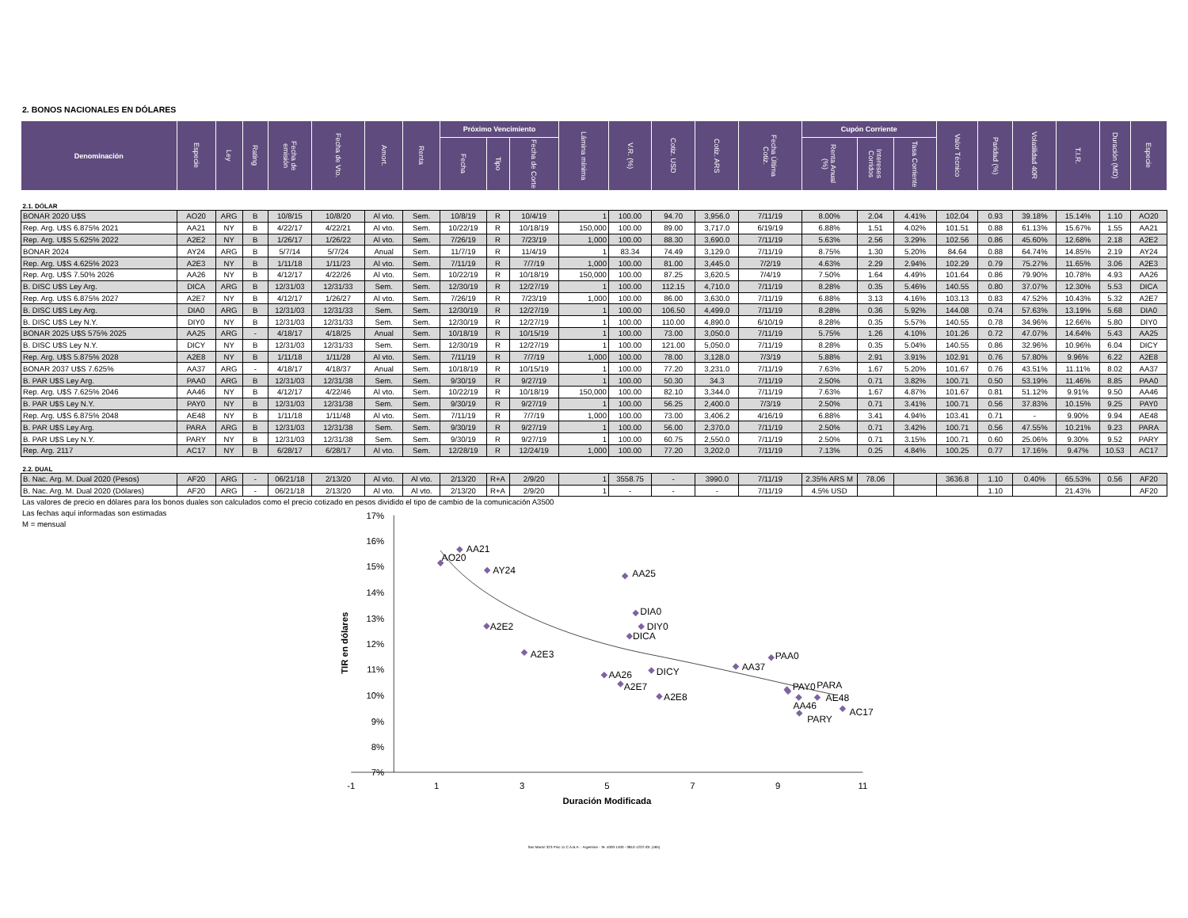2. BONOS NACIONALES EN DÓLARES
| Denominación | Especie | Ley | Rating | Fecha de emisión | Fecha de Vto. | Amort. | Renta | Próximo Vencimiento | | | Lámina mínima | V.R. (%) | Cotiz. USD | Cotiz. ARS | Fecha Última Cotiz. | Cupón Corriente | | | Valor Técnico | Paridad (%) | Volatilidad 40R | T.I.R. | Duración (MD) | Especie |
| --- | --- | --- | --- | --- | --- | --- | --- | --- | --- | --- | --- | --- | --- | --- | --- | --- | --- | --- | --- | --- | --- | --- | --- | --- |
| | | | | | | | | Fecha | Tipo | Fecha de Corte | | | | | | Renta Anual (%) | Intereses Corridos | Tasa Corriente | | | | | | |
| 2.1. DÓLAR | | | | | | | | | | | | | | | | | | | | | | | | |
| BONAR 2020 U$S | AO20 | ARG | B | 10/8/15 | 10/8/20 | Al vto. | Sem. | 10/8/19 | R | 10/4/19 | 1 | 100.00 | 94.70 | 3,956.0 | 7/11/19 | 8.00% | 2.04 | 4.41% | 102.04 | 0.93 | 39.18% | 15.14% | 1.10 | AO20 |
| Rep. Arg. U$S 6.875% 2021 | AA21 | NY | B | 4/22/17 | 4/22/21 | Al vto. | Sem. | 10/22/19 | R | 10/18/19 | 150,000 | 100.00 | 89.00 | 3,717.0 | 6/19/19 | 6.88% | 1.51 | 4.02% | 101.51 | 0.88 | 61.13% | 15.67% | 1.55 | AA21 |
| Rep. Arg. U$S 5.625% 2022 | A2E2 | NY | B | 1/26/17 | 1/26/22 | Al vto. | Sem. | 7/26/19 | R | 7/23/19 | 1,000 | 100.00 | 88.30 | 3,690.0 | 7/11/19 | 5.63% | 2.56 | 3.29% | 102.56 | 0.86 | 45.60% | 12.68% | 2.18 | A2E2 |
| BONAR 2024 | AY24 | ARG | B | 5/7/14 | 5/7/24 | Anual | Sem. | 11/7/19 | R | 11/4/19 | 1 | 83.34 | 74.49 | 3,129.0 | 7/11/19 | 8.75% | 1.30 | 5.20% | 84.64 | 0.88 | 64.74% | 14.85% | 2.19 | AY24 |
| Rep. Arg. U$S 4.625% 2023 | A2E3 | NY | B | 1/11/18 | 1/11/23 | Al vto. | Sem. | 7/11/19 | R | 7/7/19 | 1,000 | 100.00 | 81.00 | 3,445.0 | 7/2/19 | 4.63% | 2.29 | 2.94% | 102.29 | 0.79 | 75.27% | 11.65% | 3.06 | A2E3 |
| Rep. Arg. U$S 7.50% 2026 | AA26 | NY | B | 4/12/17 | 4/22/26 | Al vto. | Sem. | 10/22/19 | R | 10/18/19 | 150,000 | 100.00 | 87.25 | 3,620.5 | 7/4/19 | 7.50% | 1.64 | 4.49% | 101.64 | 0.86 | 79.90% | 10.78% | 4.93 | AA26 |
| B. DISC U$S Ley Arg. | DICA | ARG | B | 12/31/03 | 12/31/33 | Sem. | Sem. | 12/30/19 | R | 12/27/19 | 1 | 100.00 | 112.15 | 4,710.0 | 7/11/19 | 8.28% | 0.35 | 5.46% | 140.55 | 0.80 | 37.07% | 12.30% | 5.53 | DICA |
| Rep. Arg. U$S 6.875% 2027 | A2E7 | NY | B | 4/12/17 | 1/26/27 | Al vto. | Sem. | 7/26/19 | R | 7/23/19 | 1,000 | 100.00 | 86.00 | 3,630.0 | 7/11/19 | 6.88% | 3.13 | 4.16% | 103.13 | 0.83 | 47.52% | 10.43% | 5.32 | A2E7 |
| B. DISC U$S Ley Arg. | DIA0 | ARG | B | 12/31/03 | 12/31/33 | Sem. | Sem. | 12/30/19 | R | 12/27/19 | 1 | 100.00 | 106.50 | 4,499.0 | 7/11/19 | 8.28% | 0.36 | 5.92% | 144.08 | 0.74 | 57.63% | 13.19% | 5.68 | DIA0 |
| B. DISC U$S Ley N.Y. | DIY0 | NY | B | 12/31/03 | 12/31/33 | Sem. | Sem. | 12/30/19 | R | 12/27/19 | 1 | 100.00 | 110.00 | 4,890.0 | 6/10/19 | 8.28% | 0.35 | 5.57% | 140.55 | 0.78 | 34.96% | 12.66% | 5.80 | DIY0 |
| BONAR 2025 U$S 575% 2025 | AA25 | ARG | - | 4/18/17 | 4/18/25 | Anual | Sem. | 10/18/19 | R | 10/15/19 | 1 | 100.00 | 73.00 | 3,050.0 | 7/11/19 | 5.75% | 1.26 | 4.10% | 101.26 | 0.72 | 47.07% | 14.64% | 5.43 | AA25 |
| B. DISC U$S Ley N.Y. | DICY | NY | B | 12/31/03 | 12/31/33 | Sem. | Sem. | 12/30/19 | R | 12/27/19 | 1 | 100.00 | 121.00 | 5,050.0 | 7/11/19 | 8.28% | 0.35 | 5.04% | 140.55 | 0.86 | 32.96% | 10.96% | 6.04 | DICY |
| Rep. Arg. U$S 5.875% 2028 | A2E8 | NY | B | 1/11/18 | 1/11/28 | Al vto. | Sem. | 7/11/19 | R | 7/7/19 | 1,000 | 100.00 | 78.00 | 3,128.0 | 7/3/19 | 5.88% | 2.91 | 3.91% | 102.91 | 0.76 | 57.80% | 9.96% | 6.22 | A2E8 |
| BONAR 2037 U$S 7.625% | AA37 | ARG | - | 4/18/17 | 4/18/37 | Anual | Sem. | 10/18/19 | R | 10/15/19 | 1 | 100.00 | 77.20 | 3,231.0 | 7/11/19 | 7.63% | 1.67 | 5.20% | 101.67 | 0.76 | 43.51% | 11.11% | 8.02 | AA37 |
| B. PAR U$S Ley Arg. | PAA0 | ARG | B | 12/31/03 | 12/31/38 | Sem. | Sem. | 9/30/19 | R | 9/27/19 | 1 | 100.00 | 50.30 | 34.3 | 7/11/19 | 2.50% | 0.71 | 3.82% | 100.71 | 0.50 | 53.19% | 11.46% | 8.85 | PAA0 |
| Rep. Arg. U$S 7.625% 2046 | AA46 | NY | B | 4/12/17 | 4/22/46 | Al vto. | Sem. | 10/22/19 | R | 10/18/19 | 150,000 | 100.00 | 82.10 | 3,344.0 | 7/11/19 | 7.63% | 1.67 | 4.87% | 101.67 | 0.81 | 51.12% | 9.91% | 9.50 | AA46 |
| B. PAR U$S Ley N.Y. | PAY0 | NY | B | 12/31/03 | 12/31/38 | Sem. | Sem. | 9/30/19 | R | 9/27/19 | 1 | 100.00 | 56.25 | 2,400.0 | 7/3/19 | 2.50% | 0.71 | 3.41% | 100.71 | 0.56 | 37.83% | 10.15% | 9.25 | PAY0 |
| Rep. Arg. U$S 6.875% 2048 | AE48 | NY | B | 1/11/18 | 1/11/48 | Al vto. | Sem. | 7/11/19 | R | 7/7/19 | 1,000 | 100.00 | 73.00 | 3,406.2 | 4/16/19 | 6.88% | 3.41 | 4.94% | 103.41 | 0.71 | - | 9.90% | 9.94 | AE48 |
| B. PAR U$S Ley Arg. | PARA | ARG | B | 12/31/03 | 12/31/38 | Sem. | Sem. | 9/30/19 | R | 9/27/19 | 1 | 100.00 | 56.00 | 2,370.0 | 7/11/19 | 2.50% | 0.71 | 3.42% | 100.71 | 0.56 | 47.55% | 10.21% | 9.23 | PARA |
| B. PAR U$S Ley N.Y. | PARY | NY | B | 12/31/03 | 12/31/38 | Sem. | Sem. | 9/30/19 | R | 9/27/19 | 1 | 100.00 | 60.75 | 2,550.0 | 7/11/19 | 2.50% | 0.71 | 3.15% | 100.71 | 0.60 | 25.06% | 9.30% | 9.52 | PARY |
| Rep. Arg. 2117 | AC17 | NY | B | 6/28/17 | 6/28/17 | Al vto. | Sem. | 12/28/19 | R | 12/24/19 | 1,000 | 100.00 | 77.20 | 3,202.0 | 7/11/19 | 7.13% | 0.25 | 4.84% | 100.25 | 0.77 | 17.16% | 9.47% | 10.53 | AC17 |
| 2.2. DUAL | | | | | | | | | | | | | | | | | | | | | | | | |
| B. Nac. Arg. M. Dual 2020 (Pesos) | AF20 | ARG | - | 06/21/18 | 2/13/20 | Al vto. | Al vto. | 2/13/20 | R+A | 2/9/20 | 1 | 3558.75 | - | 3990.0 | 7/11/19 | 2.35% ARS M | 78.06 | | 3636.8 | 1.10 | 0.40% | 65.53% | 0.56 | AF20 |
| B. Nac. Arg. M. Dual 2020 (Dólares) | AF20 | ARG | - | 06/21/18 | 2/13/20 | Al vto. | Al vto. | 2/13/20 | R+A | 2/9/20 | 1 | - | - | - | 7/11/19 | 4.5% USD | | | | 1.10 | | 21.43% | | AF20 |
Las valores de precio en dólares para los bonos duales son calculados como el precio cotizado en pesos dividido el tipo de cambio de la comunicación A3500
Las fechas aquí informadas son estimadas
M = mensual
17%
16%
15%
14%
13%
12%
11%
10%
9%
8%
7%
-1
1
3
5
7
9
11
Duración Modificada
TIR en dólares
AO20
AA21
A2E2
AY24
A2E3
AA26
DICA
A2E7
DIA0
DIY0
AA25
DICY
A2E8
AA37
PAA0
AA46
PAY0
AE48
PARA
PARY
AC17
San Martín 323 Piso 11 C.A.B.A. - Argentina - Te. 4000-1400 - 0810-1222-IOL (465)